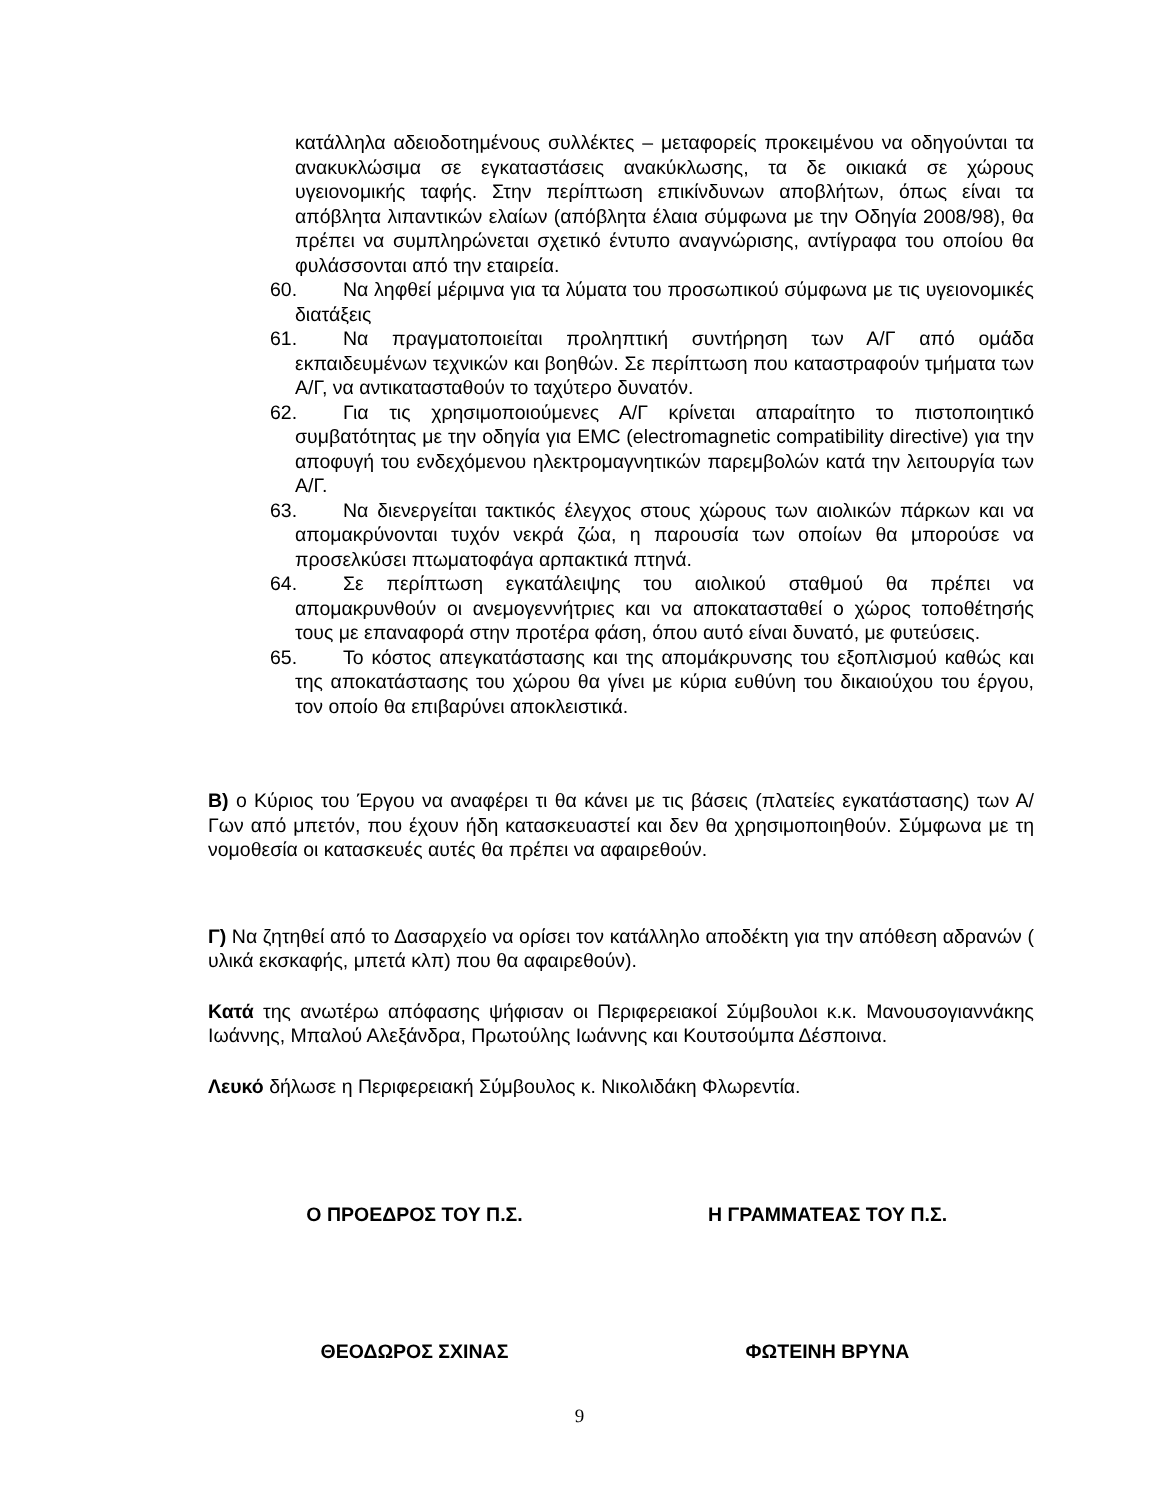κατάλληλα αδειοδοτημένους συλλέκτες – μεταφορείς προκειμένου να οδηγούνται τα ανακυκλώσιμα σε εγκαταστάσεις ανακύκλωσης, τα δε οικιακά σε χώρους υγειονομικής ταφής. Στην περίπτωση επικίνδυνων αποβλήτων, όπως είναι τα απόβλητα λιπαντικών ελαίων (απόβλητα έλαια σύμφωνα με την Οδηγία 2008/98), θα πρέπει να συμπληρώνεται σχετικό έντυπο αναγνώρισης, αντίγραφα του οποίου θα φυλάσσονται από την εταιρεία.
60. Να ληφθεί μέριμνα για τα λύματα του προσωπικού σύμφωνα με τις υγειονομικές διατάξεις
61. Να πραγματοποιείται προληπτική συντήρηση των Α/Γ από ομάδα εκπαιδευμένων τεχνικών και βοηθών. Σε περίπτωση που καταστραφούν τμήματα των Α/Γ, να αντικατασταθούν το ταχύτερο δυνατόν.
62. Για τις χρησιμοποιούμενες Α/Γ κρίνεται απαραίτητο το πιστοποιητικό συμβατότητας με την οδηγία για EMC (electromagnetic compatibility directive) για την αποφυγή του ενδεχόμενου ηλεκτρομαγνητικών παρεμβολών κατά την λειτουργία των Α/Γ.
63. Να διενεργείται τακτικός έλεγχος στους χώρους των αιολικών πάρκων και να απομακρύνονται τυχόν νεκρά ζώα, η παρουσία των οποίων θα μπορούσε να προσελκύσει πτωματοφάγα αρπακτικά πτηνά.
64. Σε περίπτωση εγκατάλειψης του αιολικού σταθμού θα πρέπει να απομακρυνθούν οι ανεμογεννήτριες και να αποκατασταθεί ο χώρος τοποθέτησής τους με επαναφορά στην προτέρα φάση, όπου αυτό είναι δυνατό, με φυτεύσεις.
65. Το κόστος απεγκατάστασης και της απομάκρυνσης του εξοπλισμού καθώς και της αποκατάστασης του χώρου θα γίνει με κύρια ευθύνη του δικαιούχου του έργου, τον οποίο θα επιβαρύνει αποκλειστικά.
Β) ο Κύριος του Έργου να αναφέρει τι θα κάνει με τις βάσεις (πλατείες εγκατάστασης) των Α/Γων από μπετόν, που έχουν ήδη κατασκευαστεί και δεν θα χρησιμοποιηθούν. Σύμφωνα με τη νομοθεσία οι κατασκευές αυτές θα πρέπει να αφαιρεθούν.
Γ) Να ζητηθεί από το Δασαρχείο να ορίσει τον κατάλληλο αποδέκτη για την απόθεση αδρανών ( υλικά εκσκαφής, μπετά κλπ) που θα αφαιρεθούν).
Κατά της ανωτέρω απόφασης ψήφισαν οι Περιφερειακοί Σύμβουλοι κ.κ. Μανουσογιαννάκης Ιωάννης, Μπαλού Αλεξάνδρα, Πρωτούλης Ιωάννης και Κουτσούμπα Δέσποινα.
Λευκό δήλωσε η Περιφερειακή Σύμβουλος κ. Νικολιδάκη Φλωρεντία.
Ο ΠΡΟΕΔΡΟΣ ΤΟΥ Π.Σ. Η ΓΡΑΜΜΑΤΕΑΣ ΤΟΥ Π.Σ.
ΘΕΟΔΩΡΟΣ ΣΧΙΝΑΣ ΦΩΤΕΙΝΗ ΒΡΥΝΑ
9